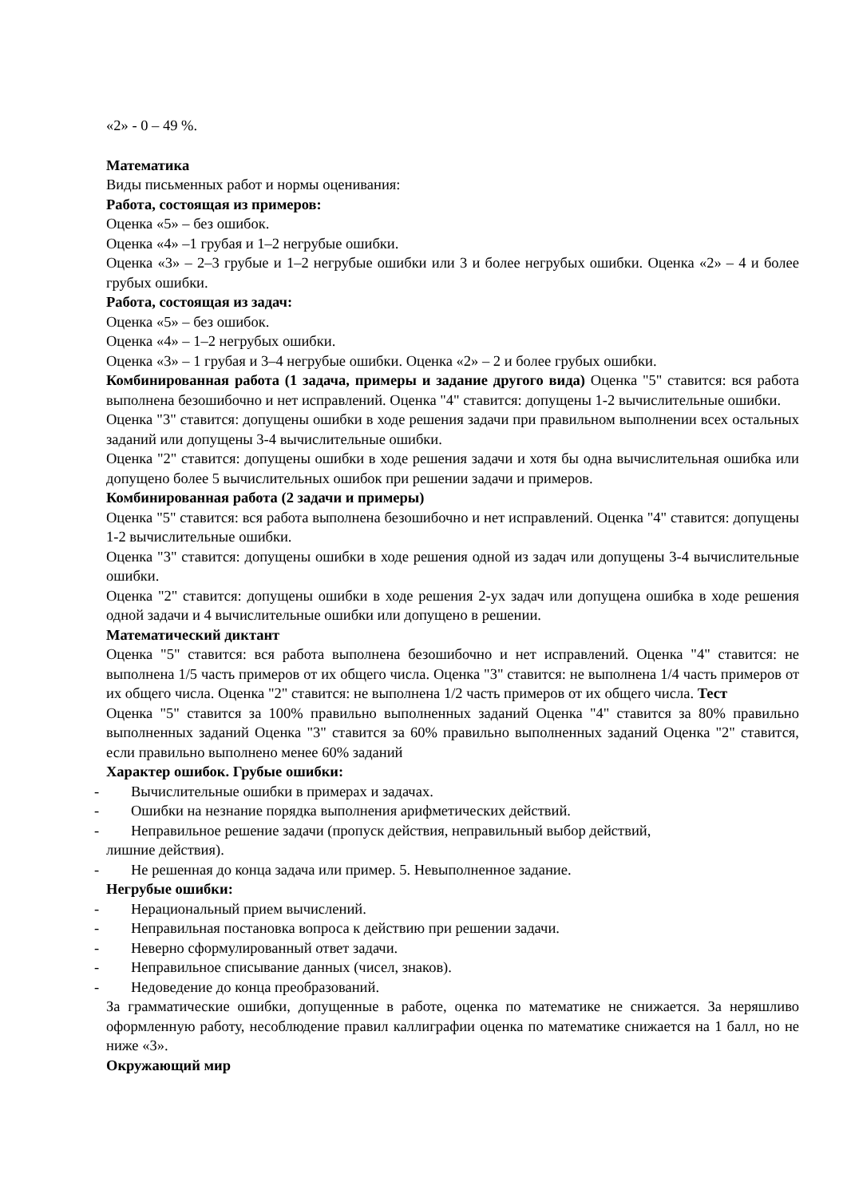«2» - 0 – 49 %.
Математика
Виды письменных работ и нормы оценивания:
Работа, состоящая из примеров:
Оценка «5» – без ошибок.
Оценка «4» –1 грубая и 1–2 негрубые ошибки.
Оценка «3» – 2–3 грубые и 1–2 негрубые ошибки или 3 и более негрубых ошибки. Оценка «2» – 4 и более грубых ошибки.
Работа, состоящая из задач:
Оценка «5» – без ошибок.
Оценка «4» – 1–2 негрубых ошибки.
Оценка «3» – 1 грубая и 3–4 негрубые ошибки. Оценка «2» – 2 и более грубых ошибки.
Комбинированная работа (1 задача, примеры и задание другого вида) Оценка "5" ставится: вся работа выполнена безошибочно и нет исправлений. Оценка "4" ставится: допущены 1-2 вычислительные ошибки.
Оценка "3" ставится: допущены ошибки в ходе решения задачи при правильном выполнении всех остальных заданий или допущены 3-4 вычислительные ошибки.
Оценка "2" ставится: допущены ошибки в ходе решения задачи и хотя бы одна вычислительная ошибка или допущено более 5 вычислительных ошибок при решении задачи и примеров.
Комбинированная работа (2 задачи и примеры)
Оценка "5" ставится: вся работа выполнена безошибочно и нет исправлений. Оценка "4" ставится: допущены 1-2 вычислительные ошибки.
Оценка "3" ставится: допущены ошибки в ходе решения одной из задач или допущены 3-4 вычислительные ошибки.
Оценка "2" ставится: допущены ошибки в ходе решения 2-ух задач или допущена ошибка в ходе решения одной задачи и 4 вычислительные ошибки или допущено в решении.
Математический диктант
Оценка "5" ставится: вся работа выполнена безошибочно и нет исправлений. Оценка "4" ставится: не выполнена 1/5 часть примеров от их общего числа. Оценка "3" ставится: не выполнена 1/4 часть примеров от их общего числа. Оценка "2" ставится: не выполнена 1/2 часть примеров от их общего числа. Тест
Оценка "5" ставится за 100% правильно выполненных заданий Оценка "4" ставится за 80% правильно выполненных заданий Оценка "3" ставится за 60% правильно выполненных заданий Оценка "2" ставится, если правильно выполнено менее 60% заданий
Характер ошибок. Грубые ошибки:
- Вычислительные ошибки в примерах и задачах.
- Ошибки на незнание порядка выполнения арифметических действий.
- Неправильное решение задачи (пропуск действия, неправильный выбор действий,
лишние действия).
- Не решенная до конца задача или пример. 5. Невыполненное задание.
Негрубые ошибки:
- Нерациональный прием вычислений.
- Неправильная постановка вопроса к действию при решении задачи.
- Неверно сформулированный ответ задачи.
- Неправильное списывание данных (чисел, знаков).
- Недоведение до конца преобразований.
За грамматические ошибки, допущенные в работе, оценка по математике не снижается. За неряшливо оформленную работу, несоблюдение правил каллиграфии оценка по математике снижается на 1 балл, но не ниже «3».
Окружающий мир